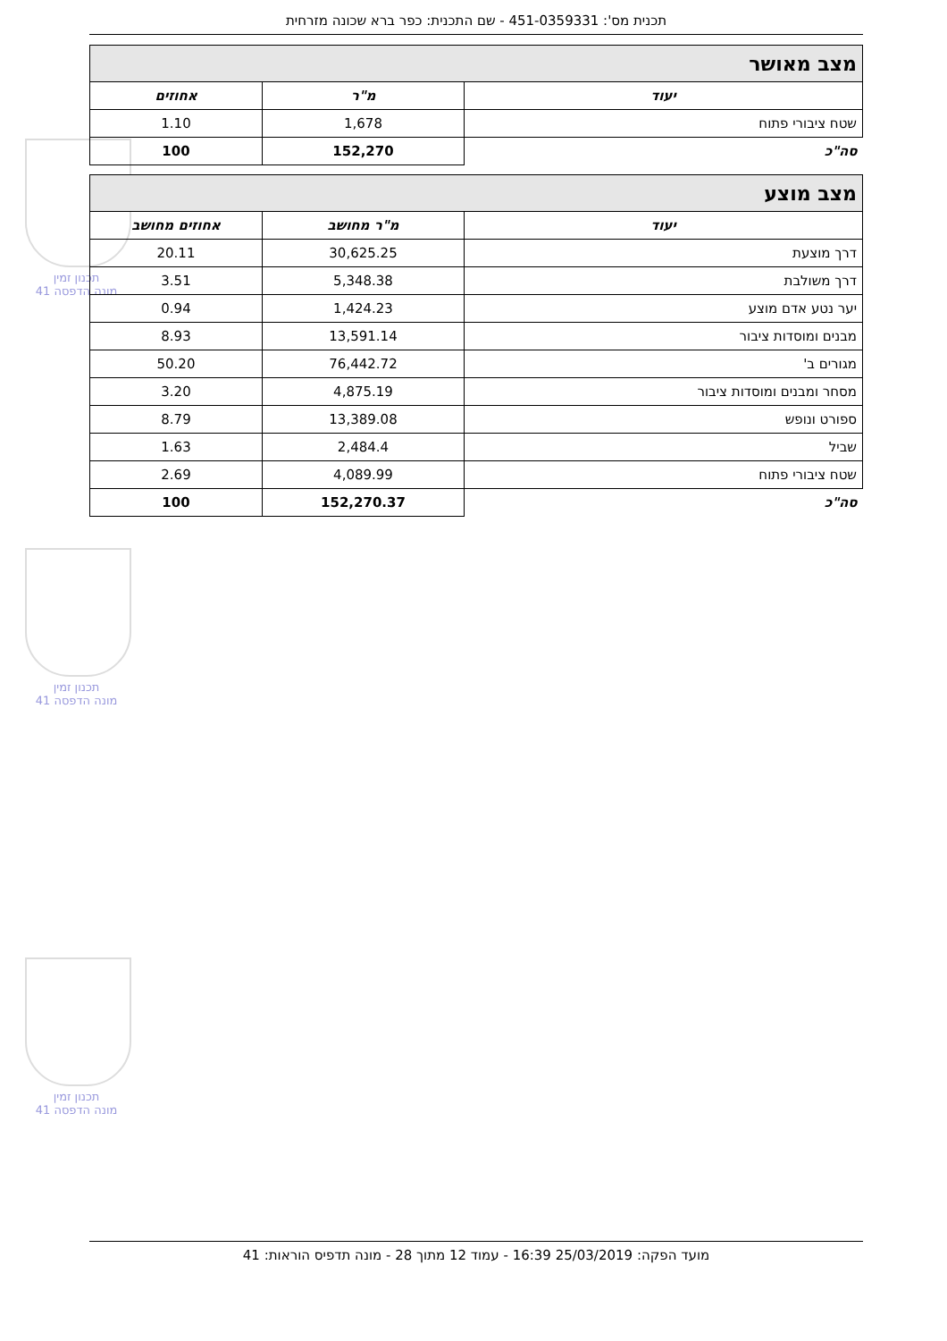תכנית מס': 451-0359331 - שם התכנית: כפר ברא שכונה מזרחית
תכנון זמין
מונה הדפסה 41
תכנון זמין
מונה הדפסה 41
תכנון זמין
מונה הדפסה 41
| מצב מאושר | | |
| יעוד | מ"ר | אחוזים |
| שטח ציבורי פתוח | 1,678 | 1.10 |
| סה"כ | 152,270 | 100 |
| מצב מוצע | | |
| יעוד | מ"ר מחושב | אחוזים מחושב |
| דרך מוצעת | 30,625.25 | 20.11 |
| דרך משולבת | 5,348.38 | 3.51 |
| יער נטע אדם מוצע | 1,424.23 | 0.94 |
| מבנים ומוסדות ציבור | 13,591.14 | 8.93 |
| מגורים ב' | 76,442.72 | 50.20 |
| מסחר ומבנים ומוסדות ציבור | 4,875.19 | 3.20 |
| ספורט ונופש | 13,389.08 | 8.79 |
| שביל | 2,484.4 | 1.63 |
| שטח ציבורי פתוח | 4,089.99 | 2.69 |
| סה"כ | 152,270.37 | 100 |
מועד הפקה: 25/03/2019 16:39 - עמוד 12 מתוך 28 - מונה תדפיס הוראות: 41